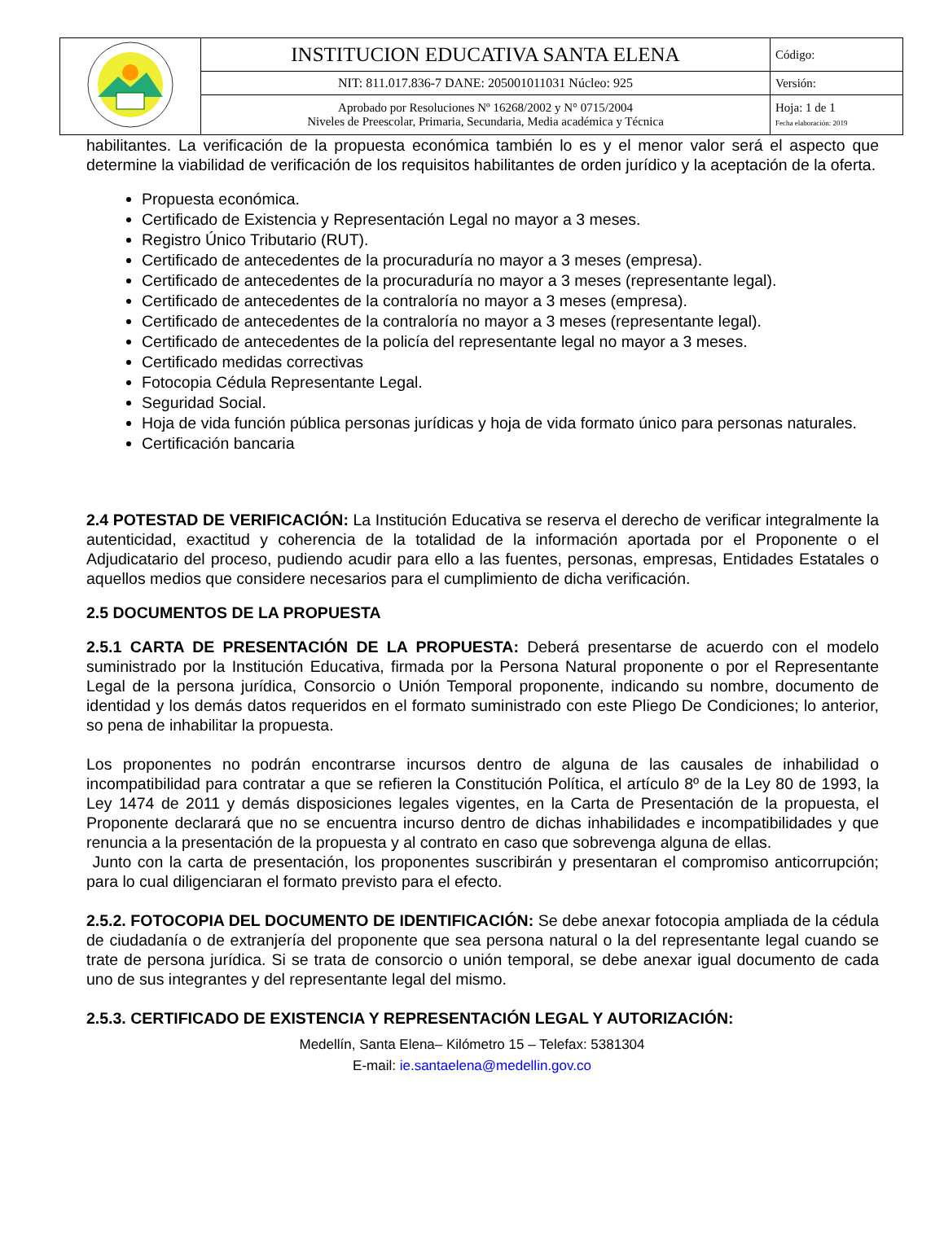| | INSTITUCION EDUCATIVA SANTA ELENA | Código: |
| | NIT: 811.017.836-7 DANE: 205001011031 Núcleo: 925 | Versión: |
| | Aprobado por Resoluciones Nº 16268/2002 y N° 0715/2004 Niveles de Preescolar, Primaria, Secundaria, Media académica y Técnica | Hoja: 1 de 1 Fecha elaboración: 2019 |
habilitantes. La verificación de la propuesta económica también lo es y el menor valor será el aspecto que determine la viabilidad de verificación de los requisitos habilitantes de orden jurídico y la aceptación de la oferta.
Propuesta económica.
Certificado de Existencia y Representación Legal no mayor a 3 meses.
Registro Único Tributario (RUT).
Certificado de antecedentes de la procuraduría no mayor a 3 meses (empresa).
Certificado de antecedentes de la procuraduría no mayor a 3 meses (representante legal).
Certificado de antecedentes de la contraloría no mayor a 3 meses (empresa).
Certificado de antecedentes de la contraloría no mayor a 3 meses (representante legal).
Certificado de antecedentes de la policía del representante legal no mayor a 3 meses.
Certificado medidas correctivas
Fotocopia Cédula Representante Legal.
Seguridad Social.
Hoja de vida función pública personas jurídicas y hoja de vida formato único para personas naturales.
Certificación bancaria
2.4 POTESTAD DE VERIFICACIÓN: La Institución Educativa se reserva el derecho de verificar integralmente la autenticidad, exactitud y coherencia de la totalidad de la información aportada por el Proponente o el Adjudicatario del proceso, pudiendo acudir para ello a las fuentes, personas, empresas, Entidades Estatales o aquellos medios que considere necesarios para el cumplimiento de dicha verificación.
2.5 DOCUMENTOS DE LA PROPUESTA
2.5.1 CARTA DE PRESENTACIÓN DE LA PROPUESTA: Deberá presentarse de acuerdo con el modelo suministrado por la Institución Educativa, firmada por la Persona Natural proponente o por el Representante Legal de la persona jurídica, Consorcio o Unión Temporal proponente, indicando su nombre, documento de identidad y los demás datos requeridos en el formato suministrado con este Pliego De Condiciones; lo anterior, so pena de inhabilitar la propuesta.
Los proponentes no podrán encontrarse incursos dentro de alguna de las causales de inhabilidad o incompatibilidad para contratar a que se refieren la Constitución Política, el artículo 8º de la Ley 80 de 1993, la Ley 1474 de 2011 y demás disposiciones legales vigentes, en la Carta de Presentación de la propuesta, el Proponente declarará que no se encuentra incurso dentro de dichas inhabilidades e incompatibilidades y que renuncia a la presentación de la propuesta y al contrato en caso que sobrevenga alguna de ellas.
Junto con la carta de presentación, los proponentes suscribirán y presentaran el compromiso anticorrupción; para lo cual diligenciaran el formato previsto para el efecto.
2.5.2. FOTOCOPIA DEL DOCUMENTO DE IDENTIFICACIÓN: Se debe anexar fotocopia ampliada de la cédula de ciudadanía o de extranjería del proponente que sea persona natural o la del representante legal cuando se trate de persona jurídica. Si se trata de consorcio o unión temporal, se debe anexar igual documento de cada uno de sus integrantes y del representante legal del mismo.
2.5.3. CERTIFICADO DE EXISTENCIA Y REPRESENTACIÓN LEGAL Y AUTORIZACIÓN:
Medellín, Santa Elena– Kilómetro 15 – Telefax: 5381304
E-mail: ie.santaelena@medellin.gov.co